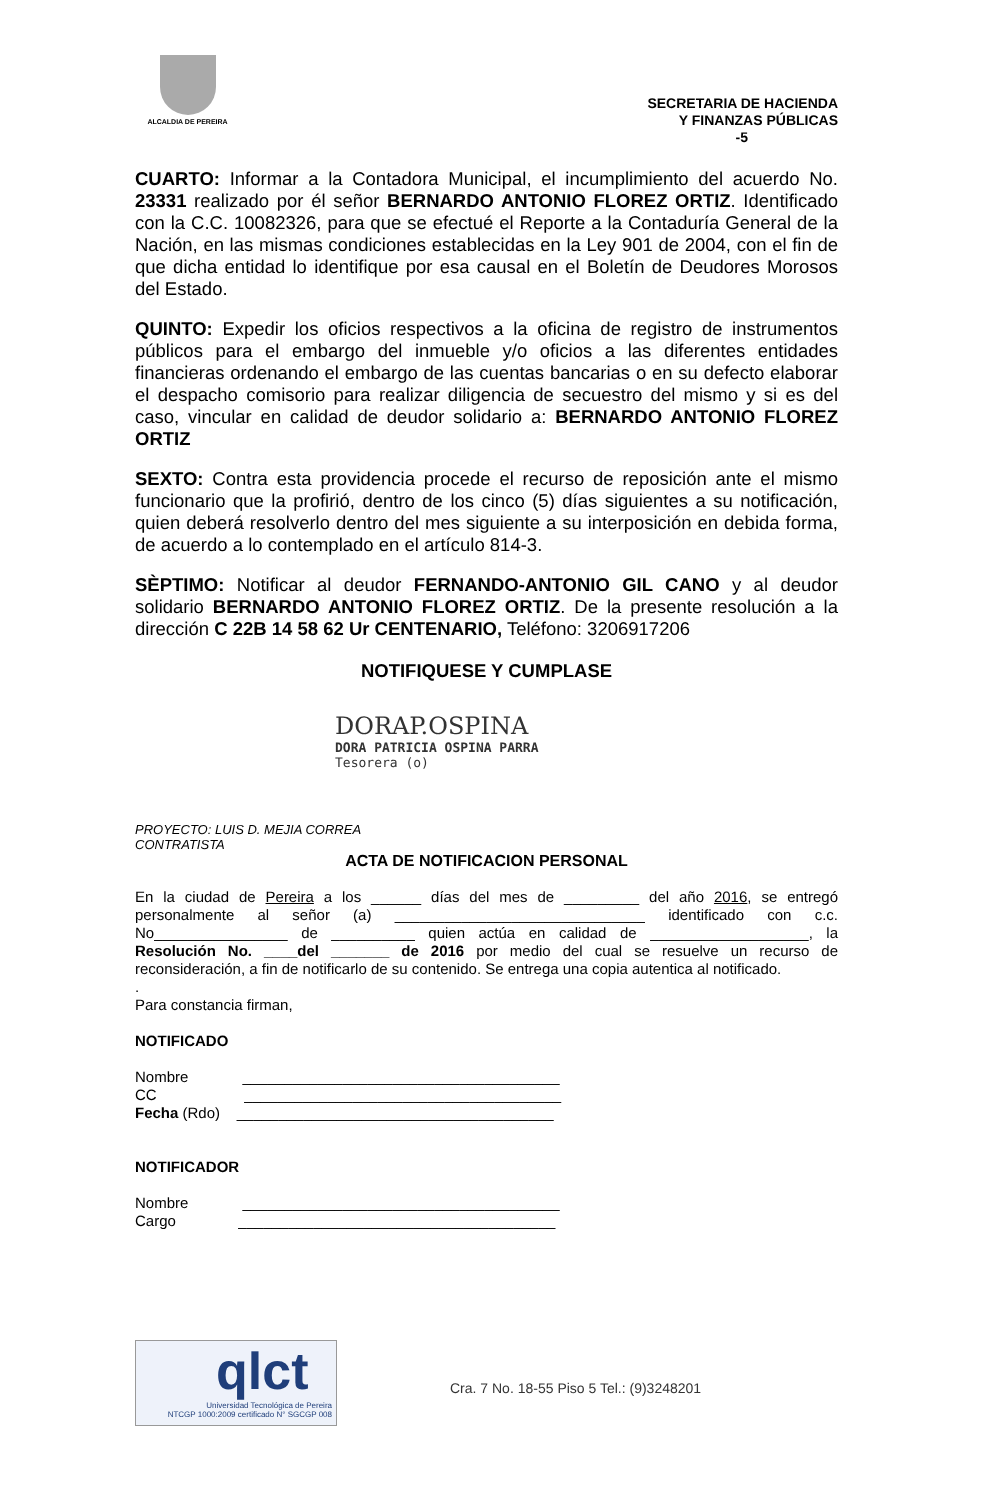ALCALDIA DE PEREIRA
SECRETARIA DE HACIENDA
Y FINANZAS PÚBLICAS
-5
CUARTO: Informar a la Contadora Municipal, el incumplimiento del acuerdo No. 23331 realizado por él señor BERNARDO ANTONIO FLOREZ ORTIZ. Identificado con la C.C. 10082326, para que se efectué el Reporte a la Contaduría General de la Nación, en las mismas condiciones establecidas en la Ley 901 de 2004, con el fin de que dicha entidad lo identifique por esa causal en el Boletín de Deudores Morosos del Estado.
QUINTO: Expedir los oficios respectivos a la oficina de registro de instrumentos públicos para el embargo del inmueble y/o oficios a las diferentes entidades financieras ordenando el embargo de las cuentas bancarias o en su defecto elaborar el despacho comisorio para realizar diligencia de secuestro del mismo y si es del caso, vincular en calidad de deudor solidario a: BERNARDO ANTONIO FLOREZ ORTIZ
SEXTO: Contra esta providencia procede el recurso de reposición ante el mismo funcionario que la profirió, dentro de los cinco (5) días siguientes a su notificación, quien deberá resolverlo dentro del mes siguiente a su interposición en debida forma, de acuerdo a lo contemplado en el artículo 814-3.
SÈPTIMO: Notificar al deudor FERNANDO-ANTONIO GIL CANO y al deudor solidario BERNARDO ANTONIO FLOREZ ORTIZ. De la presente resolución a la dirección C 22B 14 58 62 Ur CENTENARIO, Teléfono: 3206917206
NOTIFIQUESE Y CUMPLASE
DORAP.OSPINA
DORA PATRICIA OSPINA PARRA
Tesorera (o)
PROYECTO: LUIS D. MEJIA CORREA
CONTRATISTA
ACTA DE NOTIFICACION PERSONAL
En la ciudad de Pereira a los ______ días del mes de _________ del año 2016, se entregó personalmente al señor (a) ______________________________ identificado con c.c. No________________ de __________ quien actúa en calidad de ___________________, la Resolución No. ____del _______ de 2016 por medio del cual se resuelve un recurso de reconsideración, a fin de notificarlo de su contenido. Se entrega una copia autentica al notificado.
.
Para constancia firman,
NOTIFICADO
Nombre ______________________________________
CC ______________________________________
Fecha (Rdo) ______________________________________
NOTIFICADOR
Nombre ______________________________________
Cargo ______________________________________
qlct
Universidad Tecnológica de Pereira
NTCGP 1000:2009 certificado N° SGCGP 008
Cra. 7 No. 18-55 Piso 5 Tel.: (9)3248201